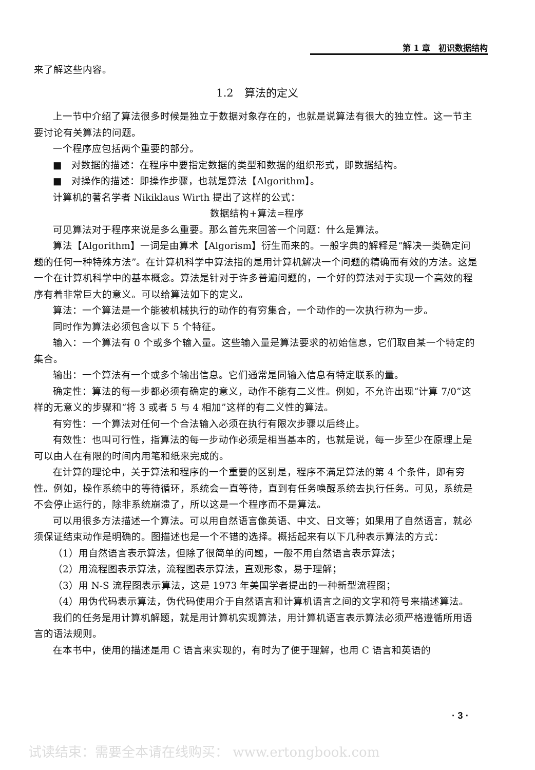第 1 章　初识数据结构
来了解这些内容。
1.2　算法的定义
上一节中介绍了算法很多时候是独立于数据对象存在的，也就是说算法有很大的独立性。这一节主要讨论有关算法的问题。
一个程序应包括两个重要的部分。
■　对数据的描述：在程序中要指定数据的类型和数据的组织形式，即数据结构。
■　对操作的描述：即操作步骤，也就是算法【Algorithm】。
计算机的著名学者 Nikiklaus Wirth 提出了这样的公式：
数据结构+算法=程序
可见算法对于程序来说是多么重要。那么首先来回答一个问题：什么是算法。
算法【Algorithm】一词是由算术【Algorism】衍生而来的。一般字典的解释是“解决一类确定问题的任何一种特殊方法”。在计算机科学中算法指的是用计算机解决一个问题的精确而有效的方法。这是一个在计算机科学中的基本概念。算法是针对于许多普遍问题的，一个好的算法对于实现一个高效的程序有着非常巨大的意义。可以给算法如下的定义。
算法：一个算法是一个能被机械执行的动作的有穷集合，一个动作的一次执行称为一步。
同时作为算法必须包含以下 5 个特征。
输入：一个算法有 0 个或多个输入量。这些输入量是算法要求的初始信息，它们取自某一个特定的集合。
输出：一个算法有一个或多个输出信息。它们通常是同输入信息有特定联系的量。
确定性：算法的每一步都必须有确定的意义，动作不能有二义性。例如，不允许出现“计算 7/0”这样的无意义的步骤和“将 3 或者 5 与 4 相加”这样的有二义性的算法。
有穷性：一个算法对任何一个合法输入必须在执行有限次步骤以后终止。
有效性：也叫可行性，指算法的每一步动作必须是相当基本的，也就是说，每一步至少在原理上是可以由人在有限的时间内用笔和纸来完成的。
在计算的理论中，关于算法和程序的一个重要的区别是，程序不满足算法的第 4 个条件，即有穷性。例如，操作系统中的等待循环，系统会一直等待，直到有任务唤醒系统去执行任务。可见，系统是不会停止运行的，除非系统崩溃了，所以这是一个程序而不是算法。
可以用很多方法描述一个算法。可以用自然语言像英语、中文、日文等；如果用了自然语言，就必须保证结束动作是明确的。图描述也是一个不错的选择。概括起来有以下几种表示算法的方式：
（1）用自然语言表示算法，但除了很简单的问题，一般不用自然语言表示算法；
（2）用流程图表示算法，流程图表示算法，直观形象，易于理解；
（3）用 N-S 流程图表示算法，这是 1973 年美国学者提出的一种新型流程图；
（4）用伪代码表示算法，伪代码使用介于自然语言和计算机语言之间的文字和符号来描述算法。
我们的任务是用计算机解题，就是用计算机实现算法，用计算机语言表示算法必须严格遵循所用语言的语法规则。
在本书中，使用的描述是用 C 语言来实现的，有时为了便于理解，也用 C 语言和英语的
· 3 ·
试读结束：需要全本请在线购买： www.ertongbook.com